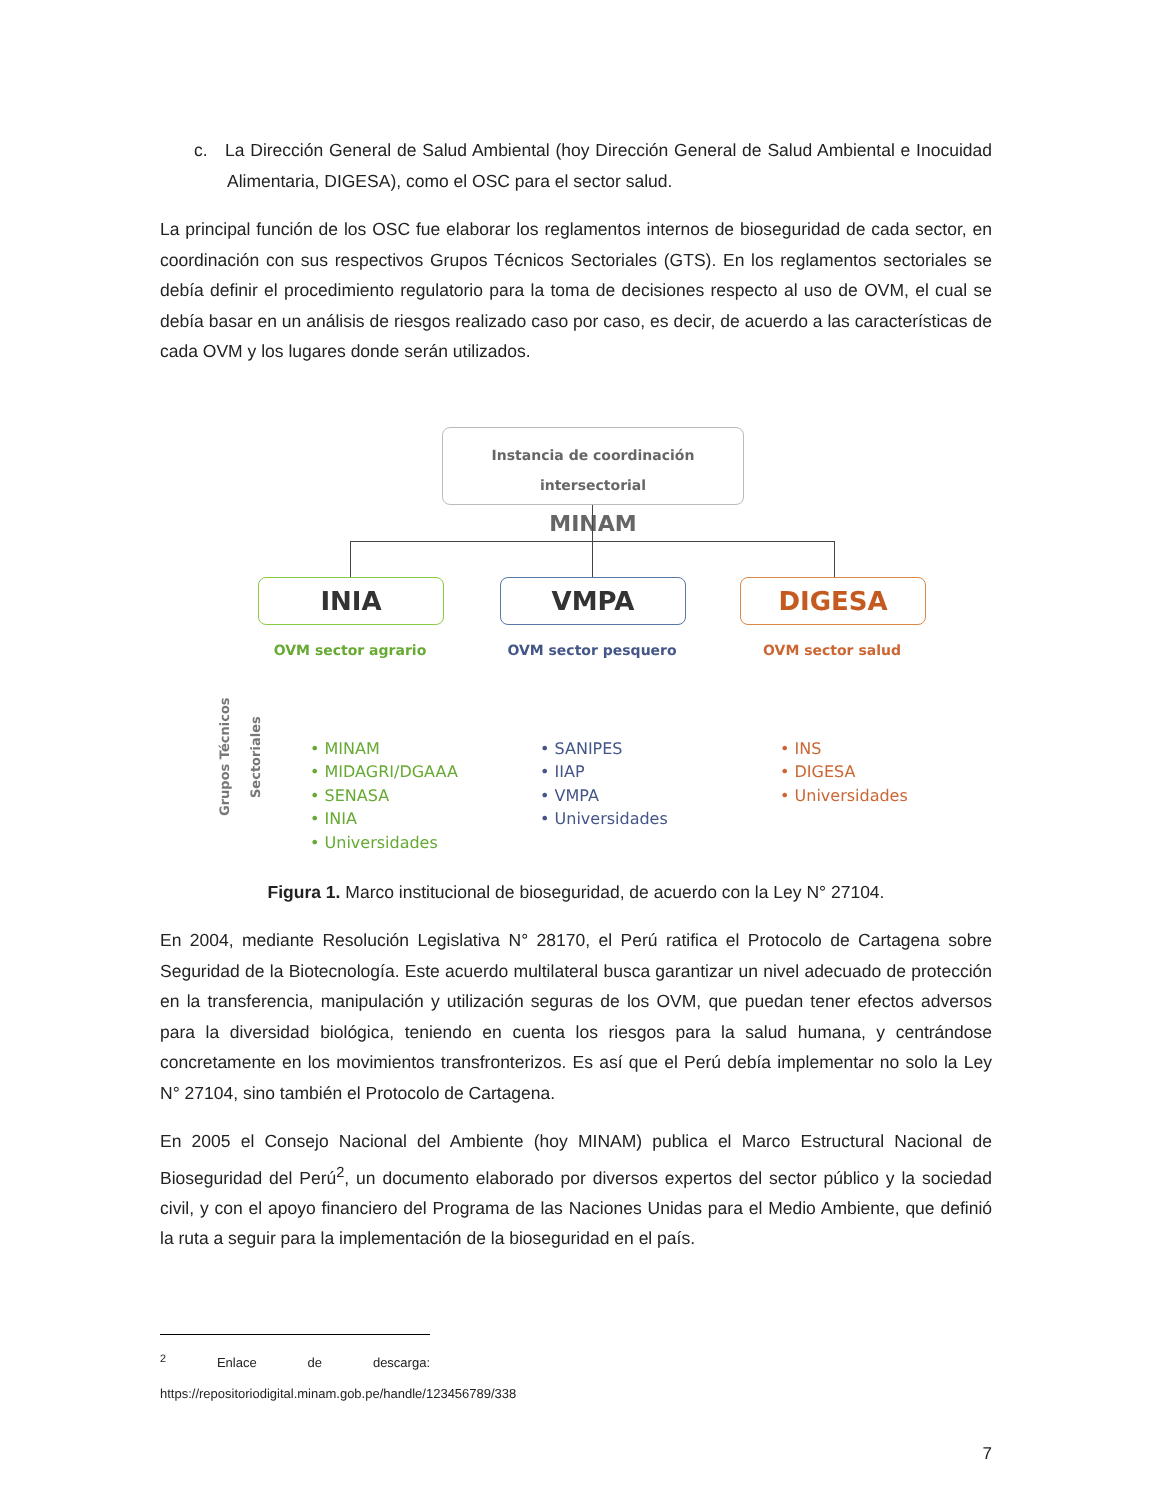c. La Dirección General de Salud Ambiental (hoy Dirección General de Salud Ambiental e Inocuidad Alimentaria, DIGESA), como el OSC para el sector salud.
La principal función de los OSC fue elaborar los reglamentos internos de bioseguridad de cada sector, en coordinación con sus respectivos Grupos Técnicos Sectoriales (GTS). En los reglamentos sectoriales se debía definir el procedimiento regulatorio para la toma de decisiones respecto al uso de OVM, el cual se debía basar en un análisis de riesgos realizado caso por caso, es decir, de acuerdo a las características de cada OVM y los lugares donde serán utilizados.
Instancia de coordinación intersectorial
MINAM
INIA VMPA DIGESA
OVM sector agrario OVM sector pesquero OVM sector salud
Grupos Técnicos Sectoriales
• MINAM
• MIDAGRI/DGAAA
• SENASA
• INIA
• Universidades
• SANIPES
• IIAP
• VMPA
• Universidades
• INS
• DIGESA
• Universidades
Figura 1. Marco institucional de bioseguridad, de acuerdo con la Ley N° 27104.
En 2004, mediante Resolución Legislativa N° 28170, el Perú ratifica el Protocolo de Cartagena sobre Seguridad de la Biotecnología. Este acuerdo multilateral busca garantizar un nivel adecuado de protección en la transferencia, manipulación y utilización seguras de los OVM, que puedan tener efectos adversos para la diversidad biológica, teniendo en cuenta los riesgos para la salud humana, y centrándose concretamente en los movimientos transfronterizos. Es así que el Perú debía implementar no solo la Ley N° 27104, sino también el Protocolo de Cartagena.
En 2005 el Consejo Nacional del Ambiente (hoy MINAM) publica el Marco Estructural Nacional de Bioseguridad del Perú<sup>2</sup>, un documento elaborado por diversos expertos del sector público y la sociedad civil, y con el apoyo financiero del Programa de las Naciones Unidas para el Medio Ambiente, que definió la ruta a seguir para la implementación de la bioseguridad en el país.
<sup>2</sup> Enlace de descarga: https://repositoriodigital.minam.gob.pe/handle/123456789/338
7